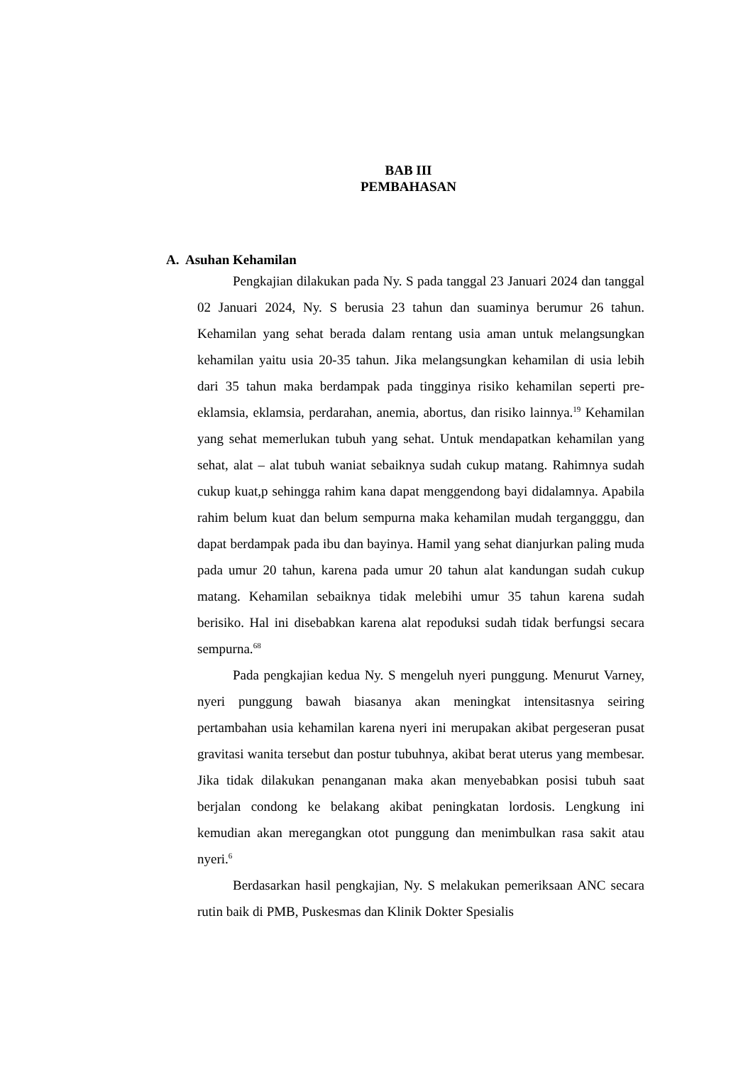BAB III
PEMBAHASAN
A. Asuhan Kehamilan
Pengkajian dilakukan pada Ny. S pada tanggal 23 Januari 2024 dan tanggal 02 Januari 2024, Ny. S berusia 23 tahun dan suaminya berumur 26 tahun. Kehamilan yang sehat berada dalam rentang usia aman untuk melangsungkan kehamilan yaitu usia 20-35 tahun. Jika melangsungkan kehamilan di usia lebih dari 35 tahun maka berdampak pada tingginya risiko kehamilan seperti pre-eklamsia, eklamsia, perdarahan, anemia, abortus, dan risiko lainnya.<sup>19</sup> Kehamilan yang sehat memerlukan tubuh yang sehat. Untuk mendapatkan kehamilan yang sehat, alat – alat tubuh waniat sebaiknya sudah cukup matang. Rahimnya sudah cukup kuat,p sehingga rahim kana dapat menggendong bayi didalamnya. Apabila rahim belum kuat dan belum sempurna maka kehamilan mudah tergangggu, dan dapat berdampak pada ibu dan bayinya. Hamil yang sehat dianjurkan paling muda pada umur 20 tahun, karena pada umur 20 tahun alat kandungan sudah cukup matang. Kehamilan sebaiknya tidak melebihi umur 35 tahun karena sudah berisiko. Hal ini disebabkan karena alat repoduksi sudah tidak berfungsi secara sempurna.<sup>68</sup>
Pada pengkajian kedua Ny. S mengeluh nyeri punggung. Menurut Varney, nyeri punggung bawah biasanya akan meningkat intensitasnya seiring pertambahan usia kehamilan karena nyeri ini merupakan akibat pergeseran pusat gravitasi wanita tersebut dan postur tubuhnya, akibat berat uterus yang membesar. Jika tidak dilakukan penanganan maka akan menyebabkan posisi tubuh saat berjalan condong ke belakang akibat peningkatan lordosis. Lengkung ini kemudian akan meregangkan otot punggung dan menimbulkan rasa sakit atau nyeri.<sup>6</sup>
Berdasarkan hasil pengkajian, Ny. S melakukan pemeriksaan ANC secara rutin baik di PMB, Puskesmas dan Klinik Dokter Spesialis